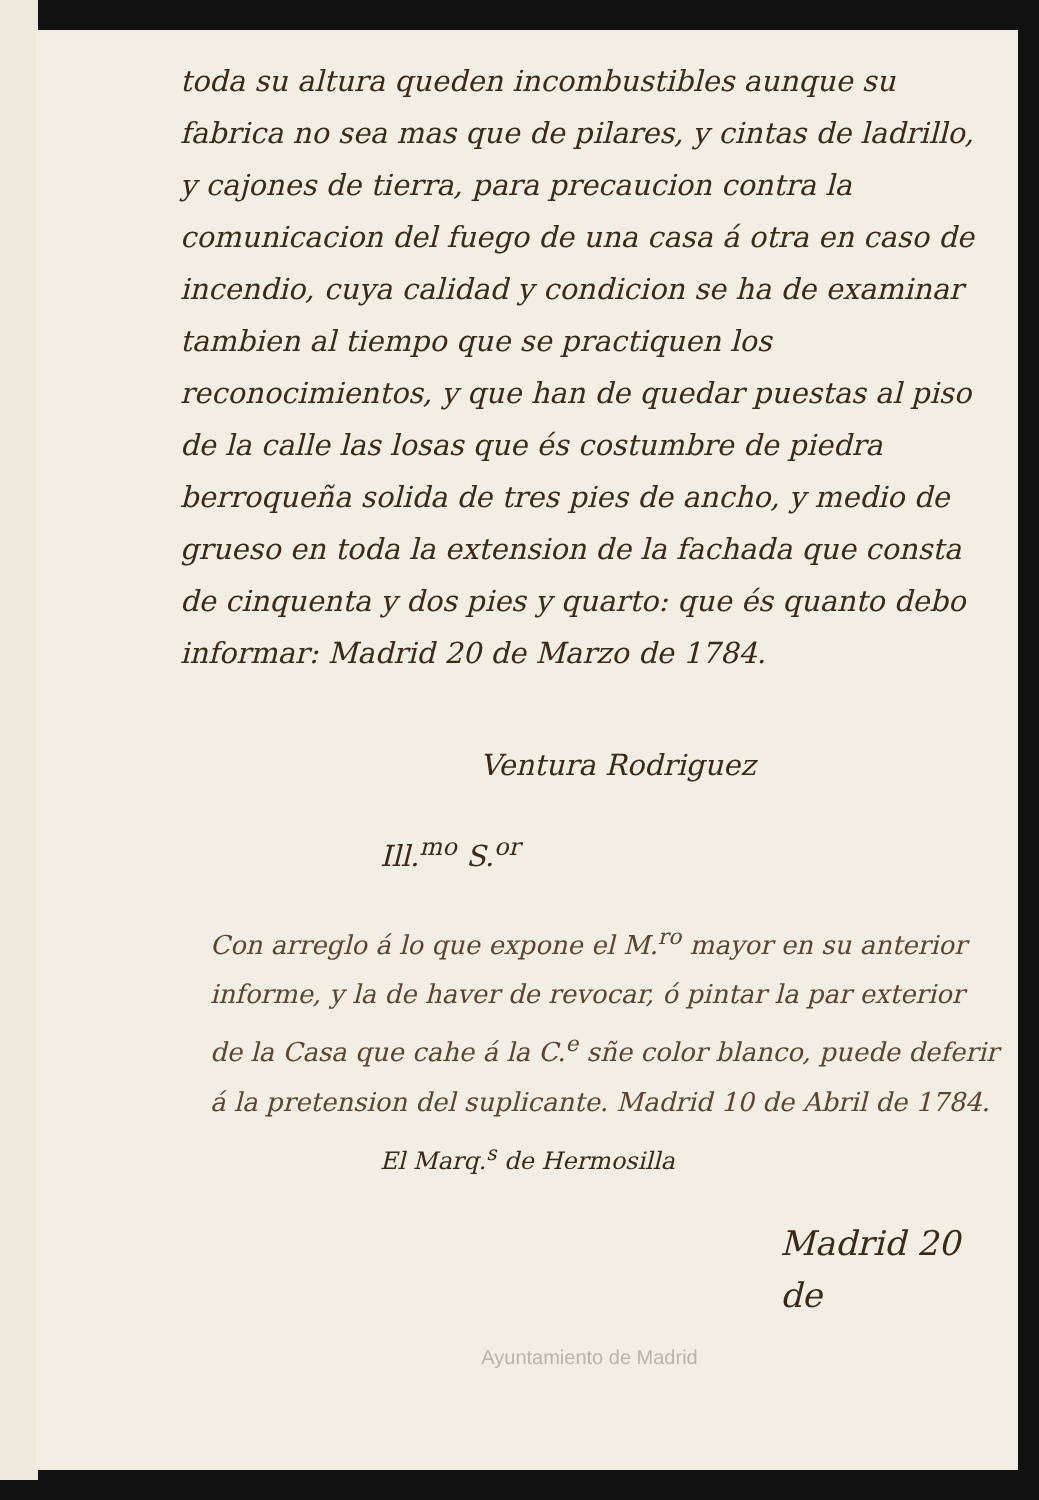toda su altura queden incombustibles aunque su fabrica no sea mas que de pilares, y cintas de ladrillo, y cajones de tierra, para precaucion contra la comunicacion del fuego de una casa á otra en caso de incendio, cuya calidad y condicion se ha de examinar tambien al tiempo que se practiquen los reconocimientos, y que han de quedar puestas al piso de la calle las losas que és costumbre de piedra berroqueña solida de tres pies de ancho, y medio de grueso en toda la extension de la fachada que consta de cinquenta y dos pies y quarto: que és quanto debo informar: Madrid 20 de Marzo de 1784.
Ventura Rodriguez
Ill.<sup>mo</sup> S.<sup>or</sup>
Con arreglo á lo que expone el M.<sup>ro</sup> mayor en su anterior informe, y la de haver de revocar, ó pintar la par exterior de la Casa que cahe á la C.<sup>e</sup> sñe color blanco, puede deferir á la pretension del suplicante. Madrid 10 de Abril de 1784.
El Marq.<sup>s</sup> de Hermosilla
Madrid 20 de
Ayuntamiento de Madrid